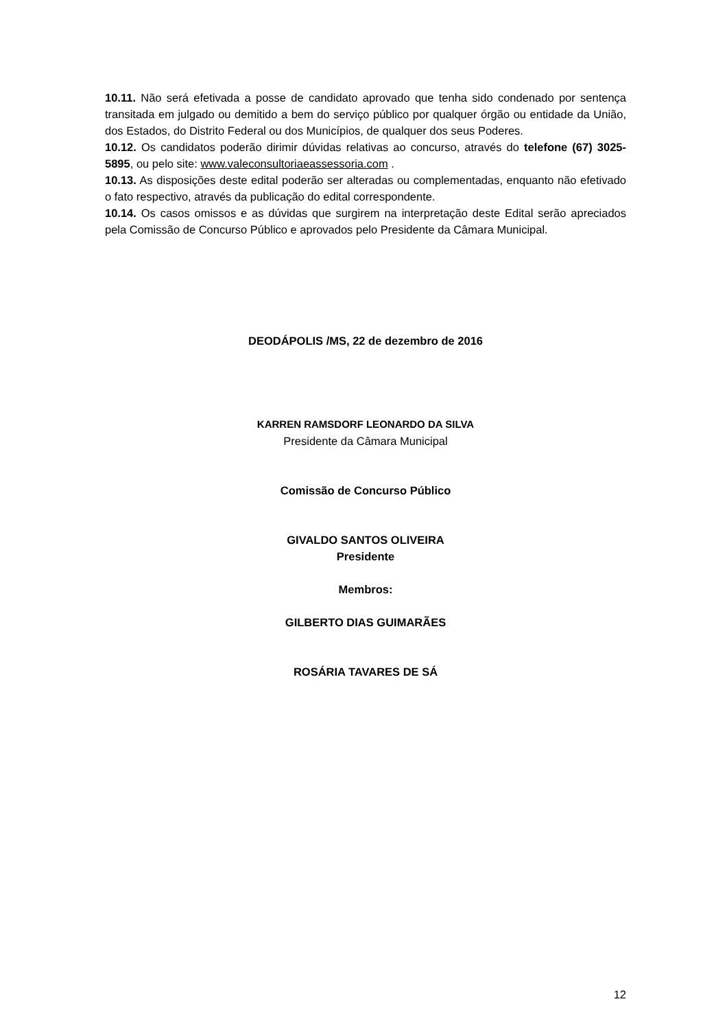10.11. Não será efetivada a posse de candidato aprovado que tenha sido condenado por sentença transitada em julgado ou demitido a bem do serviço público por qualquer órgão ou entidade da União, dos Estados, do Distrito Federal ou dos Municípios, de qualquer dos seus Poderes.
10.12. Os candidatos poderão dirimir dúvidas relativas ao concurso, através do telefone (67) 3025-5895, ou pelo site: www.valeconsultoriaeassessoria.com .
10.13. As disposições deste edital poderão ser alteradas ou complementadas, enquanto não efetivado o fato respectivo, através da publicação do edital correspondente.
10.14. Os casos omissos e as dúvidas que surgirem na interpretação deste Edital serão apreciados pela Comissão de Concurso Público e aprovados pelo Presidente da Câmara Municipal.
DEODÁPOLIS /MS, 22 de dezembro de 2016
KARREN RAMSDORF LEONARDO DA SILVA
Presidente da Câmara Municipal
Comissão de Concurso Público
GIVALDO SANTOS OLIVEIRA
Presidente
Membros:
GILBERTO DIAS GUIMARÃES
ROSÁRIA TAVARES DE SÁ
12